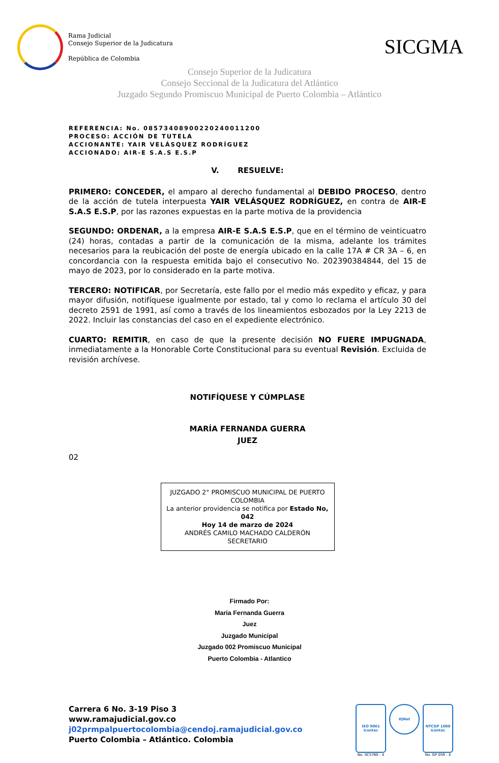Rama Judicial
Consejo Superior de la Judicatura
República de Colombia
SICGMA
Consejo Superior de la Judicatura
Consejo Seccional de la Judicatura del Atlántico
Juzgado Segundo Promiscuo Municipal de Puerto Colombia – Atlántico
REFERENCIA: No. 08573408900220240011200
PROCESO: ACCIÓN DE TUTELA
ACCIONANTE: YAIR VELÁSQUEZ RODRÍGUEZ
ACCIONADO: AIR-E S.A.S E.S.P
V. RESUELVE:
PRIMERO: CONCEDER, el amparo al derecho fundamental al DEBIDO PROCESO, dentro de la acción de tutela interpuesta YAIR VELÁSQUEZ RODRÍGUEZ, en contra de AIR-E S.A.S E.S.P, por las razones expuestas en la parte motiva de la providencia
SEGUNDO: ORDENAR, a la empresa AIR-E S.A.S E.S.P, que en el término de veinticuatro (24) horas, contadas a partir de la comunicación de la misma, adelante los trámites necesarios para la reubicación del poste de energía ubicado en la calle 17A # CR 3A – 6, en concordancia con la respuesta emitida bajo el consecutivo No. 202390384844, del 15 de mayo de 2023, por lo considerado en la parte motiva.
TERCERO: NOTIFICAR, por Secretaría, este fallo por el medio más expedito y eficaz, y para mayor difusión, notifíquese igualmente por estado, tal y como lo reclama el artículo 30 del decreto 2591 de 1991, así como a través de los lineamientos esbozados por la Ley 2213 de 2022. Incluir las constancias del caso en el expediente electrónico.
CUARTO: REMITIR, en caso de que la presente decisión NO FUERE IMPUGNADA, inmediatamente a la Honorable Corte Constitucional para su eventual Revisión. Excluida de revisión archívese.
NOTIFÍQUESE Y CÚMPLASE
MARÍA FERNANDA GUERRA
JUEZ
02
JUZGADO 2° PROMISCUO MUNICIPAL DE PUERTO COLOMBIA
La anterior providencia se notifica por Estado No, 042
Hoy 14 de marzo de 2024
ANDRÉS CAMILO MACHADO CALDERÓN
SECRETARIO
Firmado Por:
Maria Fernanda Guerra
Juez
Juzgado Municipal
Juzgado 002 Promiscuo Municipal
Puerto Colombia - Atlantico
Carrera 6 No. 3-19 Piso 3
www.ramajudicial.gov.co
j02prmpalpuertocolombia@cendoj.ramajudicial.gov.co
Puerto Colombia – Atlántico. Colombia
ISO 9001 icontec
No. SC5780 - 4
IQNet
NTCGP 1000 icontec
No. GP 059 - 4